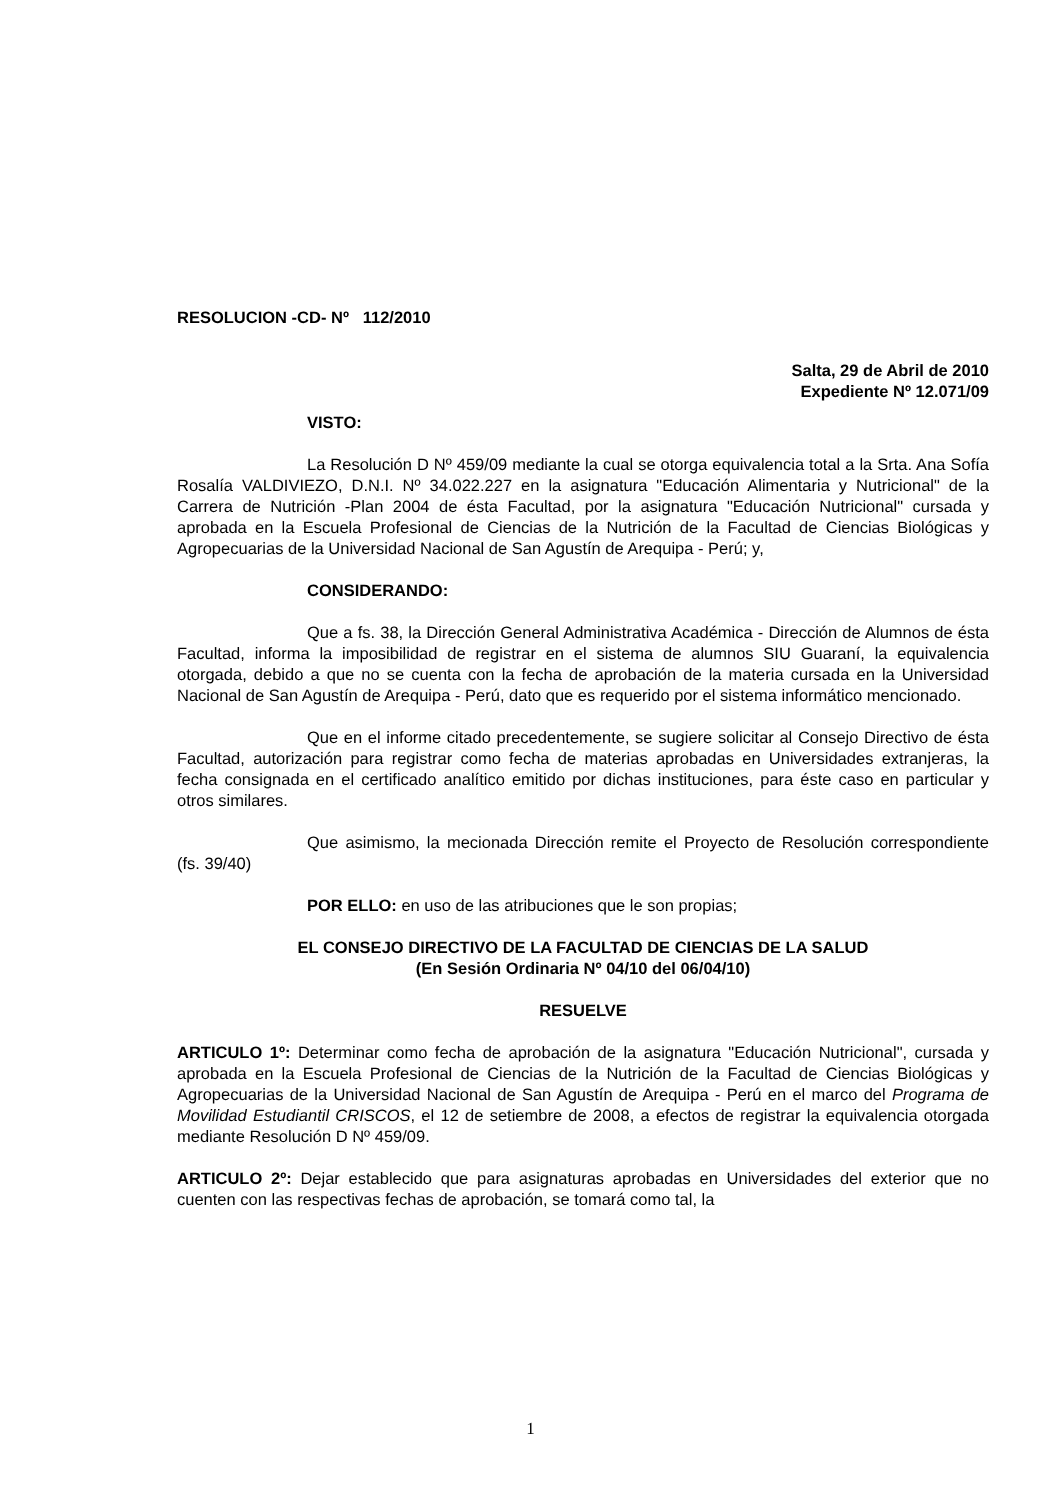RESOLUCION -CD- Nº 112/2010
Salta, 29 de Abril de 2010
Expediente Nº 12.071/09
VISTO:
La Resolución D Nº 459/09 mediante la cual se otorga equivalencia total a la Srta. Ana Sofía Rosalía VALDIVIEZO, D.N.I. Nº 34.022.227 en la asignatura "Educación Alimentaria y Nutricional" de la Carrera de Nutrición -Plan 2004 de ésta Facultad, por la asignatura "Educación Nutricional" cursada y aprobada en la Escuela Profesional de Ciencias de la Nutrición de la Facultad de Ciencias Biológicas y Agropecuarias de la Universidad Nacional de San Agustín de Arequipa - Perú; y,
CONSIDERANDO:
Que a fs. 38, la Dirección General Administrativa Académica - Dirección de Alumnos de ésta Facultad, informa la imposibilidad de registrar en el sistema de alumnos SIU Guaraní, la equivalencia otorgada, debido a que no se cuenta con la fecha de aprobación de la materia cursada en la Universidad Nacional de San Agustín de Arequipa - Perú, dato que es requerido por el sistema informático mencionado.
Que en el informe citado precedentemente, se sugiere solicitar al Consejo Directivo de ésta Facultad, autorización para registrar como fecha de materias aprobadas en Universidades extranjeras, la fecha consignada en el certificado analítico emitido por dichas instituciones, para éste caso en particular y otros similares.
Que asimismo, la mecionada Dirección remite el Proyecto de Resolución correspondiente (fs. 39/40)
POR ELLO: en uso de las atribuciones que le son propias;
EL CONSEJO DIRECTIVO DE LA FACULTAD DE CIENCIAS DE LA SALUD
(En Sesión Ordinaria Nº 04/10 del 06/04/10)
RESUELVE
ARTICULO 1º: Determinar como fecha de aprobación de la asignatura "Educación Nutricional", cursada y aprobada en la Escuela Profesional de Ciencias de la Nutrición de la Facultad de Ciencias Biológicas y Agropecuarias de la Universidad Nacional de San Agustín de Arequipa - Perú en el marco del Programa de Movilidad Estudiantil CRISCOS, el 12 de setiembre de 2008, a efectos de registrar la equivalencia otorgada mediante Resolución D Nº 459/09.
ARTICULO 2º: Dejar establecido que para asignaturas aprobadas en Universidades del exterior que no cuenten con las respectivas fechas de aprobación, se tomará como tal, la
1